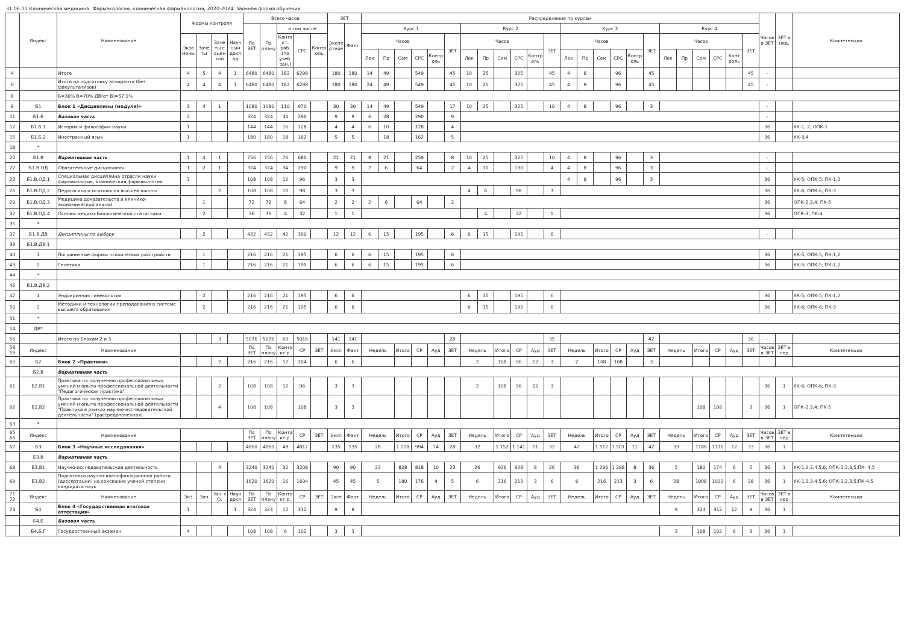31.06.01 Клиническая медицина, Фармакология, клиническая фармакология, 2020-2024, заочная форма обучения
| | Индекс | Наименование | Формы контроля | | | | Всего часов | | | | | ЗЕТ | | Распределение по курсам | | | | | | | | | | | | | | | | | | | | | | | | Часов в ЗЕТ | ЗЕТ в нед. | Компетенции |
| --- | --- | --- | --- | --- | --- | --- | --- | --- | --- | --- | --- | --- | --- | --- | --- | --- | --- | --- | --- | --- | --- | --- | --- | --- | --- | --- | --- | --- | --- | --- | --- | --- | --- | --- | --- | --- | --- | --- | --- | --- |
| | | | | | | | По ЗЕТ | По плану | в том числе | | | Экспе ртное | Факт | Курс 1 | | | | | | Курс 2 | | | | | | Курс 3 | | | | | | Курс 4 | | | | | | | | |
| | | | Экза мены | Заче ты | Заче ты с оцен кой | Науч ный докл ад | | | Конта кт. раб. (по учеб. зан.) | СРС | Контр оль | | | Часов | | | | | ЗЕТ | Часов | | | | | ЗЕТ | Часов | | | | | ЗЕТ | Часов | | | | | ЗЕТ | | | |
| | | | | | | | | | | | | | | Лек | Пр | Сем | СРС | Контр оль | | Лек | Пр | Сем | СРС | Контр оль | | Лек | Пр | Сем | СРС | Контр оль | | Лек | Пр | Сем | СРС | Конт роль | | | | |
| 4 | | Итого | 4 | 5 | 4 | 1 | 6480 | 6480 | 182 | 6298 | | 180 | 180 | 14 | 49 | | 549 | | 45 | 10 | 25 | | 325 | | 45 | 4 | 8 | | 96 | | 45 | | | | | | 45 | - | | |
| 6 | | Итого на подготовку аспиранта (без факультативов) | 4 | 4 | 4 | 1 | 6480 | 6480 | 182 | 6298 | | 180 | 180 | 24 | 49 | | 549 | | 45 | 10 | 25 | | 325 | | 45 | 4 | 8 | | 96 | | 45 | | | | | | 45 | - | | |
| 8 | | Б=30% В=70% ДВ(от В)=57.1% | | | | | | | | | | | | | | | | | | | | | | | | | | | | | | | | | | | | | | |
| 9 | Б1 | Блок 1 «Дисциплины (модули)» | 3 | 4 | 1 | | 1080 | 1080 | 110 | 970 | | 30 | 30 | 14 | 49 | | 549 | | 17 | 10 | 25 | | 325 | | 10 | 4 | 8 | | 96 | | 3 | | | | | | | - | | |
| 11 | Б1.Б | Базовая часть | 2 | | | | 324 | 324 | 34 | 290 | | 9 | 9 | 6 | 28 | | 290 | | 9 | | | | | | | | | | | | | | | | | | | - | | |
| 12 | Б1.Б.1 | История и философия науки | 1 | | | | 144 | 144 | 16 | 128 | | 4 | 4 | 6 | 10 | | 128 | | 4 | | | | | | | | | | | | | | | | | | | 36 | | УК-1, 2; ОПК-1 |
| 15 | Б1.Б.2 | Иностранный язык | 1 | | | | 180 | 180 | 18 | 162 | | 5 | 5 | | 18 | | 162 | | 5 | | | | | | | | | | | | | | | | | | | 36 | | УК-3,4 |
| 18 | * | | | | | | | | | | | | | | | | | | | | | | | | | | | | | | | | | | | | | | | |
| 20 | Б1.В | Вариативная часть | 1 | 4 | 1 | | 756 | 756 | 76 | 680 | | 21 | 21 | 8 | 21 | | 259 | | 8 | 10 | 25 | | 325 | | 10 | 4 | 8 | | 96 | | 3 | | | | | | | - | | |
| 22 | Б1.В.ОД | Обязательные дисциплины | 1 | 2 | 1 | | 324 | 324 | 34 | 290 | | 9 | 9 | 2 | 6 | | 64 | | 2 | 4 | 10 | | 130 | | 4 | 4 | 8 | | 96 | | 3 | | | | | | | - | | |
| 23 | Б1.В.ОД.1 | Специальная дисциплина отрасли науки - фармакология, клиническая фармакология | 3 | | | | 108 | 108 | 12 | 96 | | 3 | 3 | | | | | | | | | | | | | 4 | 8 | | 96 | | 3 | | | | | | | 36 | | УК-5; ОПК-5; ПК-1,2 |
| 26 | Б1.В.ОД.2 | Педагогика и психология высшей школы | | | 2 | | 108 | 108 | 10 | 98 | | 3 | 3 | | | | | | | 4 | 6 | | 98 | | 3 | | | | | | | | | | | | | 36 | | УК-6; ОПК-6; ПК-3 |
| 29 | Б1.В.ОД.3 | Медицина доказательств и клинико-экономический анализ | | 1 | | | 72 | 72 | 8 | 64 | | 2 | 2 | 2 | 6 | | 64 | | 2 | | | | | | | | | | | | | | | | | | | 36 | | ОПК-2,3,4; ПК-5 |
| 32 | Б1.В.ОД.4 | Основы медико-биологической статистики | | 2 | | | 36 | 36 | 4 | 32 | | 1 | 1 | | | | | | | | 4 | | 32 | | 1 | | | | | | | | | | | | | 36 | | ОПК-3; ПК-4 |
| 35 | * | | | | | | | | | | | | | | | | | | | | | | | | | | | | | | | | | | | | | | | |
| 37 | Б1.В.ДВ | Дисциплины по выбору | | 2 | | | 432 | 432 | 42 | 390 | | 12 | 12 | 6 | 15 | | 195 | | 6 | 6 | 15 | | 195 | | 6 | | | | | | | | | | | | | - | | |
| 39 | Б1.В.ДВ.1 | | | | | | | | | | | | | | | | | | | | | | | | | | | | | | | | | | | | | | | |
| 40 | 1 | Пограничные формы психических расстройств | | 1 | | | 216 | 216 | 21 | 195 | | 6 | 6 | 6 | 15 | | 195 | | 6 | | | | | | | | | | | | | | | | | | | 36 | | УК-5; ОПК-5; ПК-1,2 |
| 43 | 2 | Генетика | | 1 | | | 216 | 216 | 21 | 195 | | 6 | 6 | 6 | 15 | | 195 | | 6 | | | | | | | | | | | | | | | | | | | 36 | | УК-5; ОПК-5; ПК-1,2 |
| 44 | * | | | | | | | | | | | | | | | | | | | | | | | | | | | | | | | | | | | | | | | |
| 46 | Б1.В.ДВ.2 | | | | | | | | | | | | | | | | | | | | | | | | | | | | | | | | | | | | | | | |
| 47 | 1 | Эндокринная гинекология | | 2 | | | 216 | 216 | 21 | 195 | | 6 | 6 | | | | | | | 6 | 15 | | 195 | | 6 | | | | | | | | | | | | | 36 | | УК-5; ОПК-5; ПК-1,2 |
| 50 | 2 | Методики и технологии преподавания в системе высшего образования | | 2 | | | 216 | 216 | 21 | 195 | | 6 | 6 | | | | | | | 6 | 15 | | 195 | | 6 | | | | | | | | | | | | | 36 | | УК-6; ОПК-6; ПК-3 |
| 51 | * | | | | | | | | | | | | | | | | | | | | | | | | | | | | | | | | | | | | | | | |
| 54 | ДВ* | | | | | | | | | | | | | | | | | | | | | | | | | | | | | | | | | | | | | | | |
| 56 | | Итого по Блокам 2 и 3 | | | 3 | | 5076 | 5076 | 60 | 5016 | | 141 | 141 | | | | | | 28 | | | | | | 35 | | | | | | 42 | | | | | | 36 | - | | |
| 58 59 | Индекс | Наименование | | | | | По ЗЕТ | По плану | Конта кт.р. | СР | ЗЕТ | Эксп | Факт | Недель | | Итого | СР | Ауд | ЗЕТ | Недель | | Итого | СР | Ауд | ЗЕТ | Недель | | Итого | СР | Ауд | ЗЕТ | Недель | | Итого | СР | Ауд | ЗЕТ | Часов в ЗЕТ | ЗЕТ в нед | Компетенции |
| 60 | Б2 | Блок 2 «Практики» | | | 2 | | 216 | 216 | 12 | 204 | | 6 | 6 | | | | | | | 2 | | 108 | 96 | 12 | 3 | 2 | | 108 | 108 | | 3 | | | | | | | | | |
| | Б2.В | Вариативная часть | | | | | | | | | | | | | | | | | | | | | | | | | | | | | | | | | | | | | | |
| 61 | Б2.В1 | Практика по получению профессиональных умений и опыта профессиональной деятельности "Педагогическая практика" | | | 2 | | 108 | 108 | 12 | 96 | | 3 | 3 | | | | | | | 2 | | 108 | 96 | 12 | 3 | | | | | | | | | | | | | 36 | 1 | УК-6; ОПК-6; ПК-3 |
| 62 | Б2.В2 | Практика по получению профессиональных умений и опыта профессиональной деятельности "Практика в рамках научно-исследовательской деятельности" (рассредоточенная) | | | 4 | | 108 | 108 | | 108 | | 3 | 3 | | | | | | | | | | | | | | | | | | | | | 108 | 108 | | 3 | 36 | 1 | ОПК-2,3,4; ПК-5 |
| 63 | * | | | | | | | | | | | | | | | | | | | | | | | | | | | | | | | | | | | | | | | |
| 65 66 | Индекс | Наименование | | | | | По ЗЕТ | По плану | Конта кт.р. | СР | ЗЕТ | Эксп | Факт | Недель | | Итого | СР | Ауд | ЗЕТ | Недель | | Итого | СР | Ауд | ЗЕТ | Недель | | Итого | СР | Ауд | ЗЕТ | Недель | | Итого | СР | Ауд | ЗЕТ | Часов в ЗЕТ | ЗЕТ в нед | Компетенции |
| 67 | Б3 | Блок 3 «Научные исследования» | | | | | 4860 | 4860 | 48 | 4812 | | 135 | 135 | 28 | | 1 008 | 994 | 14 | 28 | 32 | | 1 152 | 1 141 | 11 | 32 | 42 | | 1 512 | 1 501 | 11 | 42 | 33 | | 1188 | 1176 | 12 | 33 | 36 | 1 | |
| | Б3.В | Вариативная часть | | | | | | | | | | | | | | | | | | | | | | | | | | | | | | | | | | | | | | |
| 68 | Б3.В1 | Научно-исследовательская деятельность | | | 4 | | 3240 | 3240 | 32 | 3208 | | 90 | 90 | 23 | | 828 | 818 | 10 | 23 | 26 | | 936 | 928 | 8 | 26 | 36 | | 1 296 | 1 288 | 8 | 36 | 5 | | 180 | 174 | 6 | 5 | 36 | 1 | УК-1,2,3,4,5,6; ОПК-1,2,3,5;ПК- 4,5 |
| 69 | Б3.В2 | Подготовка научно-квалификационной работы (диссертации) на соискание ученой степени кандидата наук | | | | | 1620 | 1620 | 16 | 1604 | | 45 | 45 | 5 | | 180 | 176 | 4 | 5 | 6 | | 216 | 213 | 3 | 6 | 6 | | 216 | 213 | 3 | 6 | 28 | | 1008 | 1002 | 6 | 28 | 36 | 1 | УК-1,2,3,4,5,6; ОПК-1,2,3,5;ПК-4,5 |
| 71 72 | Индекс | Наименование | Экз | Зач | Зач. с О. | Науч докл | По ЗЕТ | По плану | Конта кт.р. | СР | ЗЕТ | Эксп | Факт | Недель | | Итого | СР | Ауд | ЗЕТ | Недель | | Итого | СР | Ауд | ЗЕТ | Недель | | Итого | СР | Ауд | ЗЕТ | Недель | | Итого | СР | Ауд | ЗЕТ | Часов в ЗЕТ | ЗЕТ в нед | Компетенции |
| 73 | Б4 | Блок 4 «Государственная итоговая аттестация» | 1 | | | 1 | 324 | 324 | 12 | 312 | | 9 | 9 | | | | | | | | | | | | | | | | | | | 9 | | 324 | 312 | 12 | 9 | 36 | 1 | |
| | Б4.Б | Базовая часть | | | | | | | | | | | | | | | | | | | | | | | | | | | | | | | | | | | | | | |
| | Б4.Б.Г | Государственный экзамен | 4 | | | | 108 | 108 | 6 | 102 | | 3 | 3 | | | | | | | | | | | | | | | | | | | 3 | | 108 | 102 | 6 | 3 | 36 | 1 | |